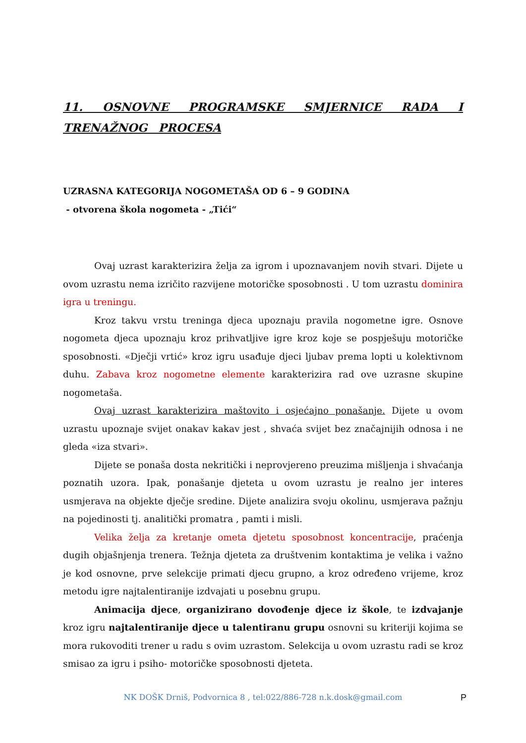11. OSNOVNE PROGRAMSKE SMJERNICE RADA I TRENAŽNOG PROCESA
UZRASNA KATEGORIJA NOGOMETAŠA OD 6 – 9 GODINA
- otvorena škola nogometa - „Tići“
Ovaj uzrast karakterizira želja za igrom i upoznavanjem novih stvari. Dijete u ovom uzrastu nema izričito razvijene motoričke sposobnosti . U tom uzrastu dominira igra u treningu.
Kroz takvu vrstu treninga djeca upoznaju pravila nogometne igre. Osnove nogometa djeca upoznaju kroz prihvatljive igre kroz koje se pospješuju motoričke sposobnosti. «Dječji vrtić» kroz igru usađuje djeci ljubav prema lopti u kolektivnom duhu. Zabava kroz nogometne elemente karakterizira rad ove uzrasne skupine nogometaša.
Ovaj uzrast karakterizira maštovito i osjećajno ponašanje. Dijete u ovom uzrastu upoznaje svijet onakav kakav jest , shvaća svijet bez značajnijih odnosa i ne gleda «iza stvari».
Dijete se ponaša dosta nekritički i neprovjereno preuzima mišljenja i shvaćanja poznatih uzora. Ipak, ponašanje djeteta u ovom uzrastu je realno jer interes usmjerava na objekte dječje sredine. Dijete analizira svoju okolinu, usmjerava pažnju na pojedinosti tj. analitički promatra , pamti i misli.
Velika želja za kretanje ometa djetetu sposobnost koncentracije, praćenja dugih objašnjenja trenera. Težnja djeteta za društvenim kontaktima je velika i važno je kod osnovne, prve selekcije primati djecu grupno, a kroz određeno vrijeme, kroz metodu igre najtalentiranije izdvajati u posebnu grupu.
Animacija djece, organizirano dovođenje djece iz škole, te izdvajanje kroz igru najtalentiranije djece u talentiranu grupu osnovni su kriteriji kojima se mora rukovoditi trener u radu s ovim uzrastom. Selekcija u ovom uzrastu radi se kroz smisao za igru i psiho- motoričke sposobnosti djeteta.
NK DOŠK Drniš, Podvornica 8 , tel:022/886-728 n.k.dosk@gmail.com
P